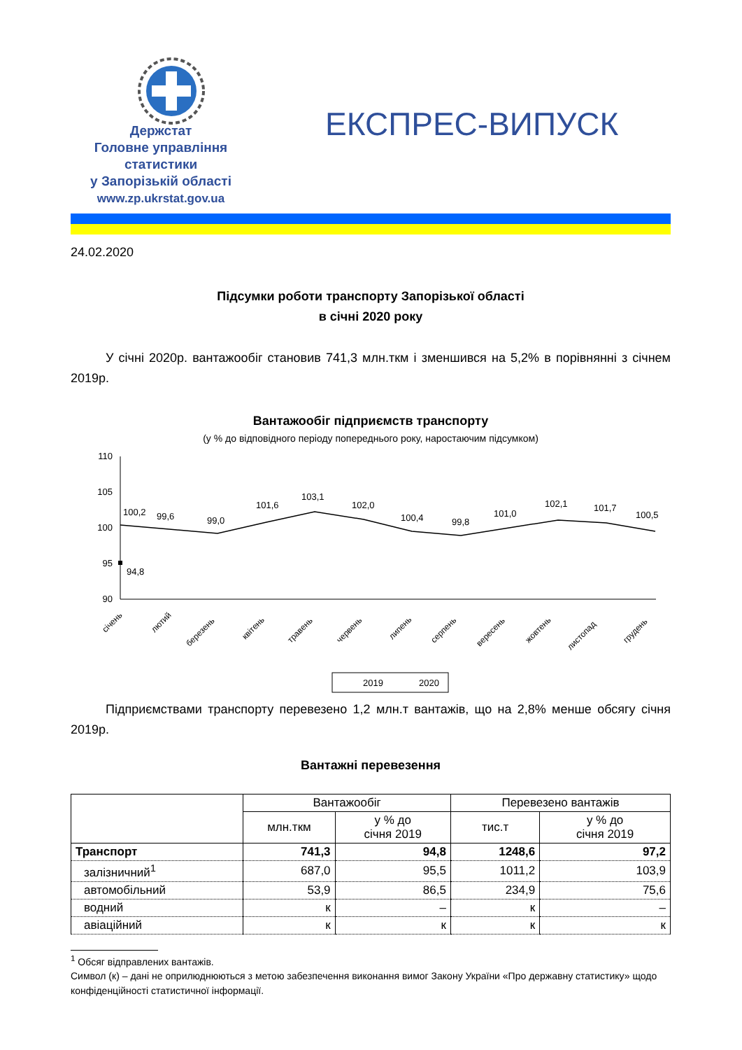Держстат
Головне управління статистики
у Запорізькій області
www.zp.ukrstat.gov.ua
ЕКСПРЕС-ВИПУСК
24.02.2020
Підсумки роботи транспорту Запорізької області
в січні 2020 року
У січні 2020р. вантажообіг становив 741,3 млн.ткм і зменшився на 5,2% в порівнянні з січнем 2019р.
Вантажообіг підприємств транспорту
(у % до відповідного періоду попереднього року, наростаючим підсумком)
110
105
100
95
90
100,2
99,6
99,0
101,6
103,1
102,0
100,4
99,8
101,0
102,1
101,7
100,5
94,8
січень
лютий
березень
квітень
травень
червень
липень
серпень
вересень
жовтень
листопад
грудень
2019
2020
Підприємствами транспорту перевезено 1,2 млн.т вантажів, що на 2,8% менше обсягу січня 2019р.
Вантажні перевезення
| | Вантажообіг | | Перевезено вантажів | |
| --- | --- | --- | --- | --- |
| | млн.ткм | у % до січня 2019 | тис.т | у % до січня 2019 |
| Транспорт | 741,3 | 94,8 | 1248,6 | 97,2 |
| залізничний<sup>1</sup> | 687,0 | 95,5 | 1011,2 | 103,9 |
| автомобільний | 53,9 | 86,5 | 234,9 | 75,6 |
| водний | к | – | к | – |
| авіаційний | к | к | к | к |
<sup>1</sup> Обсяг відправлених вантажів.
Символ (к) – дані не оприлюднюються з метою забезпечення виконання вимог Закону України «Про державну статистику» щодо конфіденційності статистичної інформації.